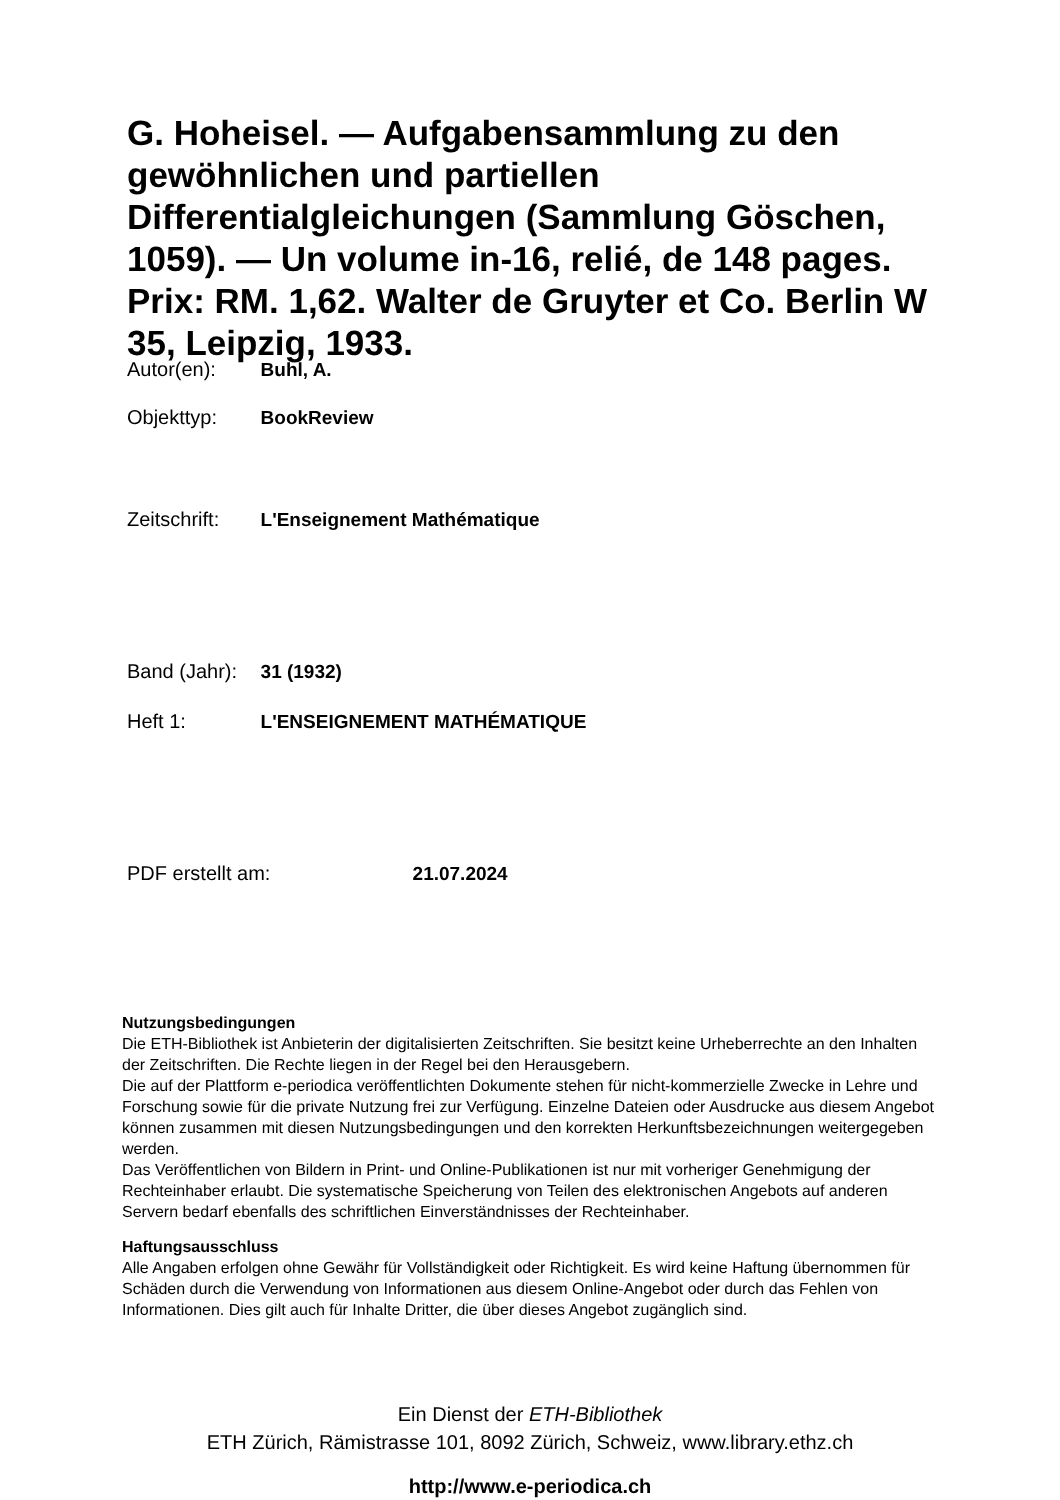G. Hoheisel. — Aufgabensammlung zu den gewöhnlichen und partiellen Differentialgleichungen (Sammlung Göschen, 1059). — Un volume in-16, relié, de 148 pages. Prix: RM. 1,62. Walter de Gruyter et Co. Berlin W 35, Leipzig, 1933.
Autor(en): Buhl, A.
Objekttyp: BookReview
Zeitschrift: L'Enseignement Mathématique
Band (Jahr): 31 (1932)
Heft 1: L'ENSEIGNEMENT MATHÉMATIQUE
PDF erstellt am: 21.07.2024
Nutzungsbedingungen
Die ETH-Bibliothek ist Anbieterin der digitalisierten Zeitschriften. Sie besitzt keine Urheberrechte an den Inhalten der Zeitschriften. Die Rechte liegen in der Regel bei den Herausgebern.
Die auf der Plattform e-periodica veröffentlichten Dokumente stehen für nicht-kommerzielle Zwecke in Lehre und Forschung sowie für die private Nutzung frei zur Verfügung. Einzelne Dateien oder Ausdrucke aus diesem Angebot können zusammen mit diesen Nutzungsbedingungen und den korrekten Herkunftsbezeichnungen weitergegeben werden.
Das Veröffentlichen von Bildern in Print- und Online-Publikationen ist nur mit vorheriger Genehmigung der Rechteinhaber erlaubt. Die systematische Speicherung von Teilen des elektronischen Angebots auf anderen Servern bedarf ebenfalls des schriftlichen Einverständnisses der Rechteinhaber.
Haftungsausschluss
Alle Angaben erfolgen ohne Gewähr für Vollständigkeit oder Richtigkeit. Es wird keine Haftung übernommen für Schäden durch die Verwendung von Informationen aus diesem Online-Angebot oder durch das Fehlen von Informationen. Dies gilt auch für Inhalte Dritter, die über dieses Angebot zugänglich sind.
Ein Dienst der ETH-Bibliothek
ETH Zürich, Rämistrasse 101, 8092 Zürich, Schweiz, www.library.ethz.ch
http://www.e-periodica.ch